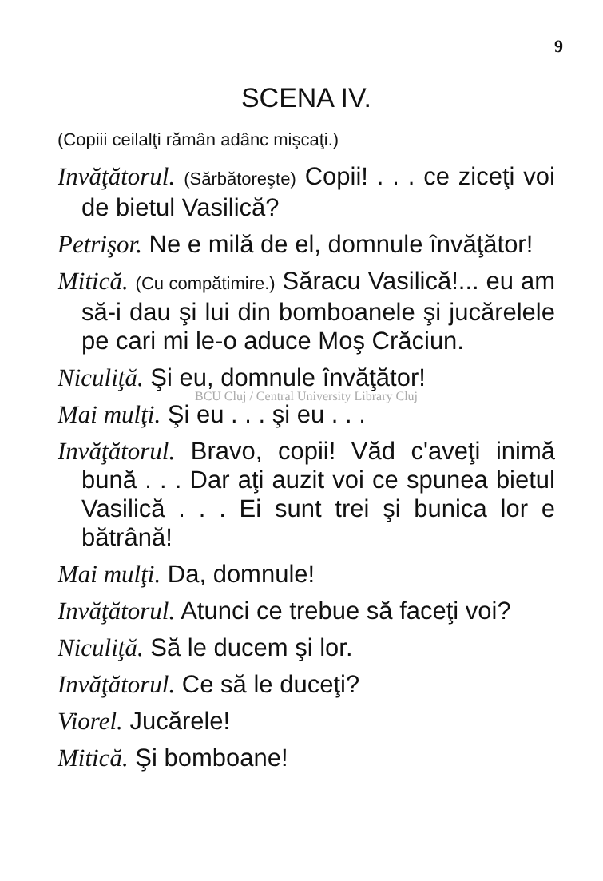9
SCENA IV.
(Copiii ceilalţi rămân adânc mişcaţi.)
Invăţătorul. (Sărbătoreşte) Copii! . . . ce ziceţi voi de bietul Vasilică?
Petrişor. Ne e milă de el, domnule învăţător!
Mitică. (Cu compătimire.) Săracu Vasilică!... eu am să-i dau şi lui din bomboanele şi jucărelele pe cari mi le-o aduce Moş Crăciun.
Niculiţă. Şi eu, domnule învăţător!
BCU Cluj / Central University Library Cluj
Mai mulţi. Şi eu . . . şi eu . . .
Invăţătorul. Bravo, copii! Văd c'aveţi inimă bună . . . Dar aţi auzit voi ce spunea bietul Vasilică . . . Ei sunt trei şi bunica lor e bătrână!
Mai mulţi. Da, domnule!
Invăţătorul. Atunci ce trebue să faceţi voi?
Niculiţă. Să le ducem şi lor.
Invăţătorul. Ce să le duceţi?
Viorel. Jucărele!
Mitică. Şi bomboane!